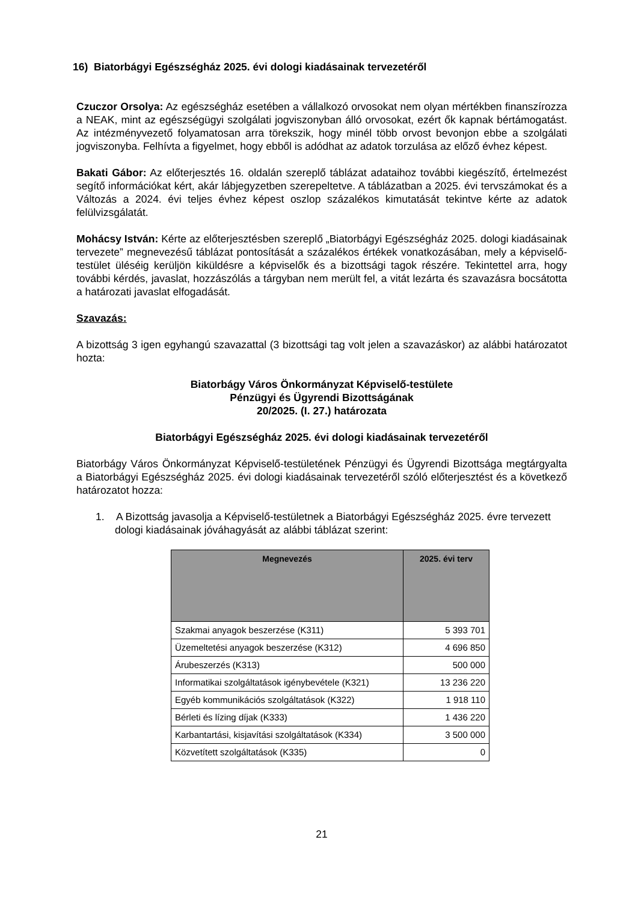16) Biatorbágyi Egészségház 2025. évi dologi kiadásainak tervezetéről
Czuczor Orsolya: Az egészségház esetében a vállalkozó orvosokat nem olyan mértékben finanszírozza a NEAK, mint az egészségügyi szolgálati jogviszonyban álló orvosokat, ezért ők kapnak bértámogatást. Az intézményvezető folyamatosan arra törekszik, hogy minél több orvost bevonjon ebbe a szolgálati jogviszonyba. Felhívta a figyelmet, hogy ebből is adódhat az adatok torzulása az előző évhez képest.
Bakati Gábor: Az előterjesztés 16. oldalán szereplő táblázat adataihoz további kiegészítő, értelmezést segítő információkat kért, akár lábjegyzetben szerepeltetve. A táblázatban a 2025. évi tervszámokat és a Változás a 2024. évi teljes évhez képest oszlop százalékos kimutatását tekintve kérte az adatok felülvizsgálatát.
Mohácsy István: Kérte az előterjesztésben szereplő „Biatorbágyi Egészségház 2025. dologi kiadásainak tervezete” megnevezésű táblázat pontosítását a százalékos értékek vonatkozásában, mely a képviselő-testület üléséig kerüljön kiküldésre a képviselők és a bizottsági tagok részére. Tekintettel arra, hogy további kérdés, javaslat, hozzászólás a tárgyban nem merült fel, a vitát lezárta és szavazásra bocsátotta a határozati javaslat elfogadását.
Szavazás:
A bizottság 3 igen egyhangú szavazattal (3 bizottsági tag volt jelen a szavazáskor) az alábbi határozatot hozta:
Biatorbágy Város Önkormányzat Képviselő-testülete
Pénzügyi és Ügyrendi Bizottságának
20/2025. (I. 27.) határozata
Biatorbágyi Egészségház 2025. évi dologi kiadásainak tervezetéről
Biatorbágy Város Önkormányzat Képviselő-testületének Pénzügyi és Ügyrendi Bizottsága megtárgyalta a Biatorbágyi Egészségház 2025. évi dologi kiadásainak tervezetéről szóló előterjesztést és a következő határozatot hozza:
1. A Bizottság javasolja a Képviselő-testületnek a Biatorbágyi Egészségház 2025. évre tervezett dologi kiadásainak jóváhagyását az alábbi táblázat szerint:
| Megnevezés | 2025. évi terv |
| --- | --- |
| Szakmai anyagok beszerzése (K311) | 5 393 701 |
| Üzemeltetési anyagok beszerzése (K312) | 4 696 850 |
| Árubeszerzés (K313) | 500 000 |
| Informatikai szolgáltatások igénybevétele (K321) | 13 236 220 |
| Egyéb kommunikációs szolgáltatások (K322) | 1 918 110 |
| Bérleti és lízing díjak (K333) | 1 436 220 |
| Karbantartási, kisjavítási szolgáltatások (K334) | 3 500 000 |
| Közvetített szolgáltatások (K335) | 0 |
21